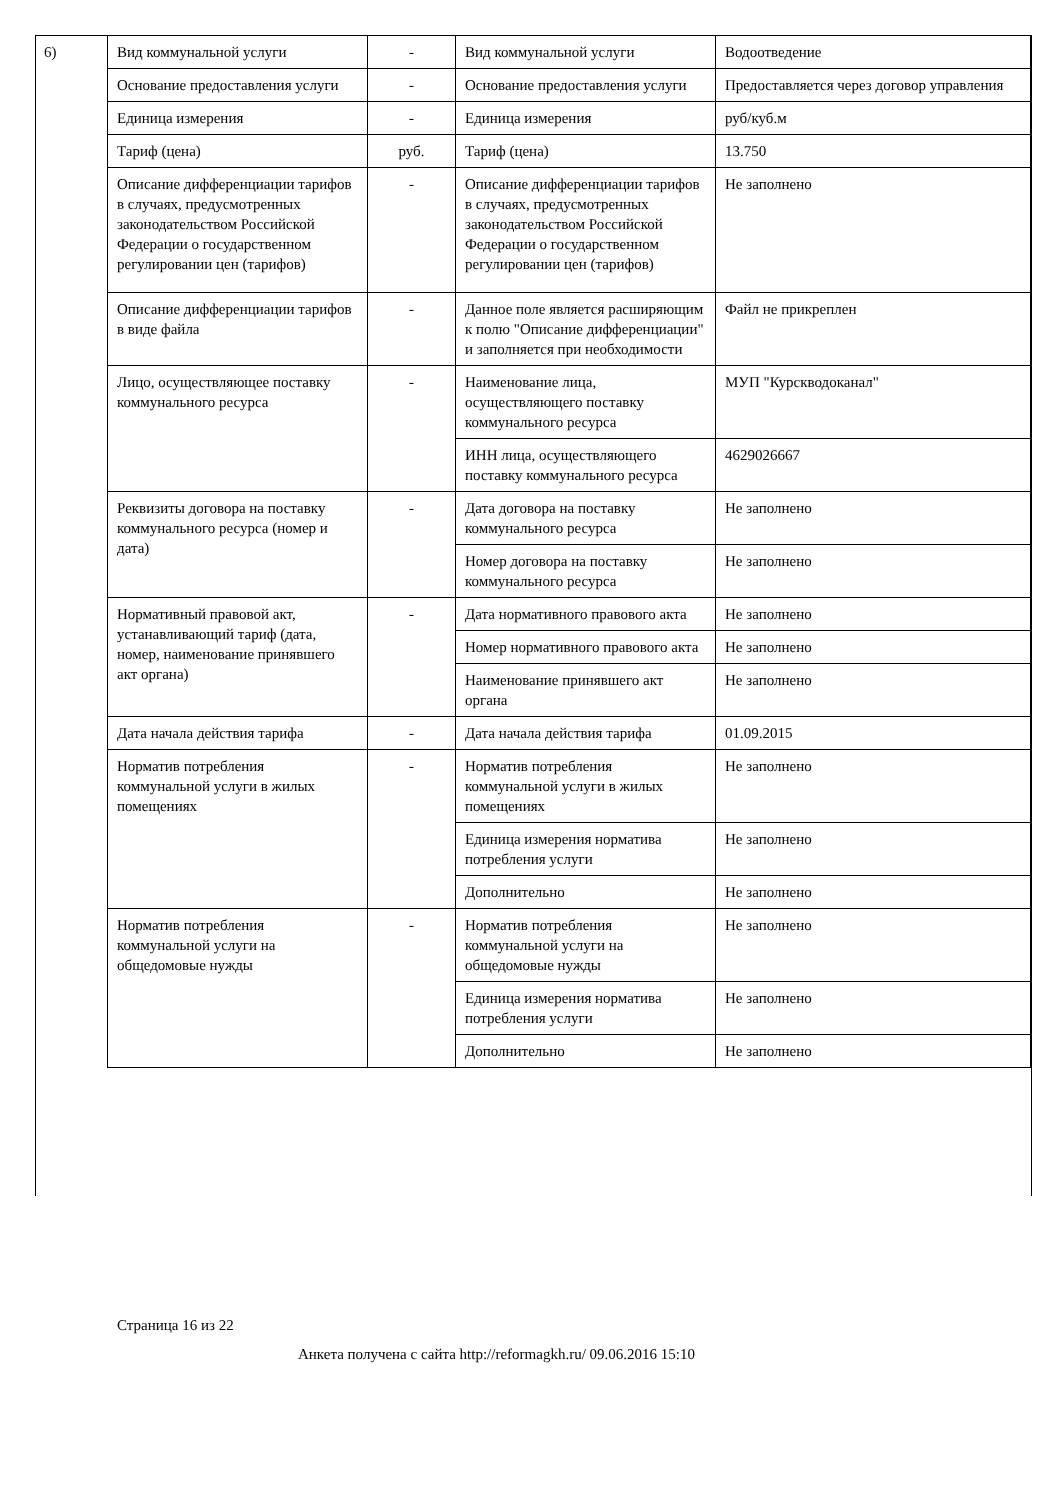6)
| Вид коммунальной услуги | - | Вид коммунальной услуги | Водоотведение |
| Основание предоставления услуги | - | Основание предоставления услуги | Предоставляется через договор управления |
| Единица измерения | - | Единица измерения | руб/куб.м |
| Тариф (цена) | руб. | Тариф (цена) | 13.750 |
| Описание дифференциации тарифов в случаях, предусмотренных законодательством Российской Федерации о государственном регулировании цен (тарифов) | - | Описание дифференциации тарифов в случаях, предусмотренных законодательством Российской Федерации о государственном регулировании цен (тарифов) | Не заполнено |
| Описание дифференциации тарифов в виде файла | - | Данное поле является расширяющим к полю "Описание дифференциации" и заполняется при необходимости | Файл не прикреплен |
| Лицо, осуществляющее поставку коммунального ресурса | - | Наименование лица, осуществляющего поставку коммунального ресурса | МУП "Курскводоканал" |
| | | ИНН лица, осуществляющего поставку коммунального ресурса | 4629026667 |
| Реквизиты договора на поставку коммунального ресурса (номер и дата) | - | Дата договора на поставку коммунального ресурса | Не заполнено |
| | | Номер договора на поставку коммунального ресурса | Не заполнено |
| Нормативный правовой акт, устанавливающий тариф (дата, номер, наименование принявшего акт органа) | - | Дата нормативного правового акта | Не заполнено |
| | | Номер нормативного правового акта | Не заполнено |
| | | Наименование принявшего акт органа | Не заполнено |
| Дата начала действия тарифа | - | Дата начала действия тарифа | 01.09.2015 |
| Норматив потребления коммунальной услуги в жилых помещениях | - | Норматив потребления коммунальной услуги в жилых помещениях | Не заполнено |
| | | Единица измерения норматива потребления услуги | Не заполнено |
| | | Дополнительно | Не заполнено |
| Норматив потребления коммунальной услуги на общедомовые нужды | - | Норматив потребления коммунальной услуги на общедомовые нужды | Не заполнено |
| | | Единица измерения норматива потребления услуги | Не заполнено |
| | | Дополнительно | Не заполнено |
Страница 16 из 22
Анкета получена с сайта http://reformagkh.ru/ 09.06.2016 15:10